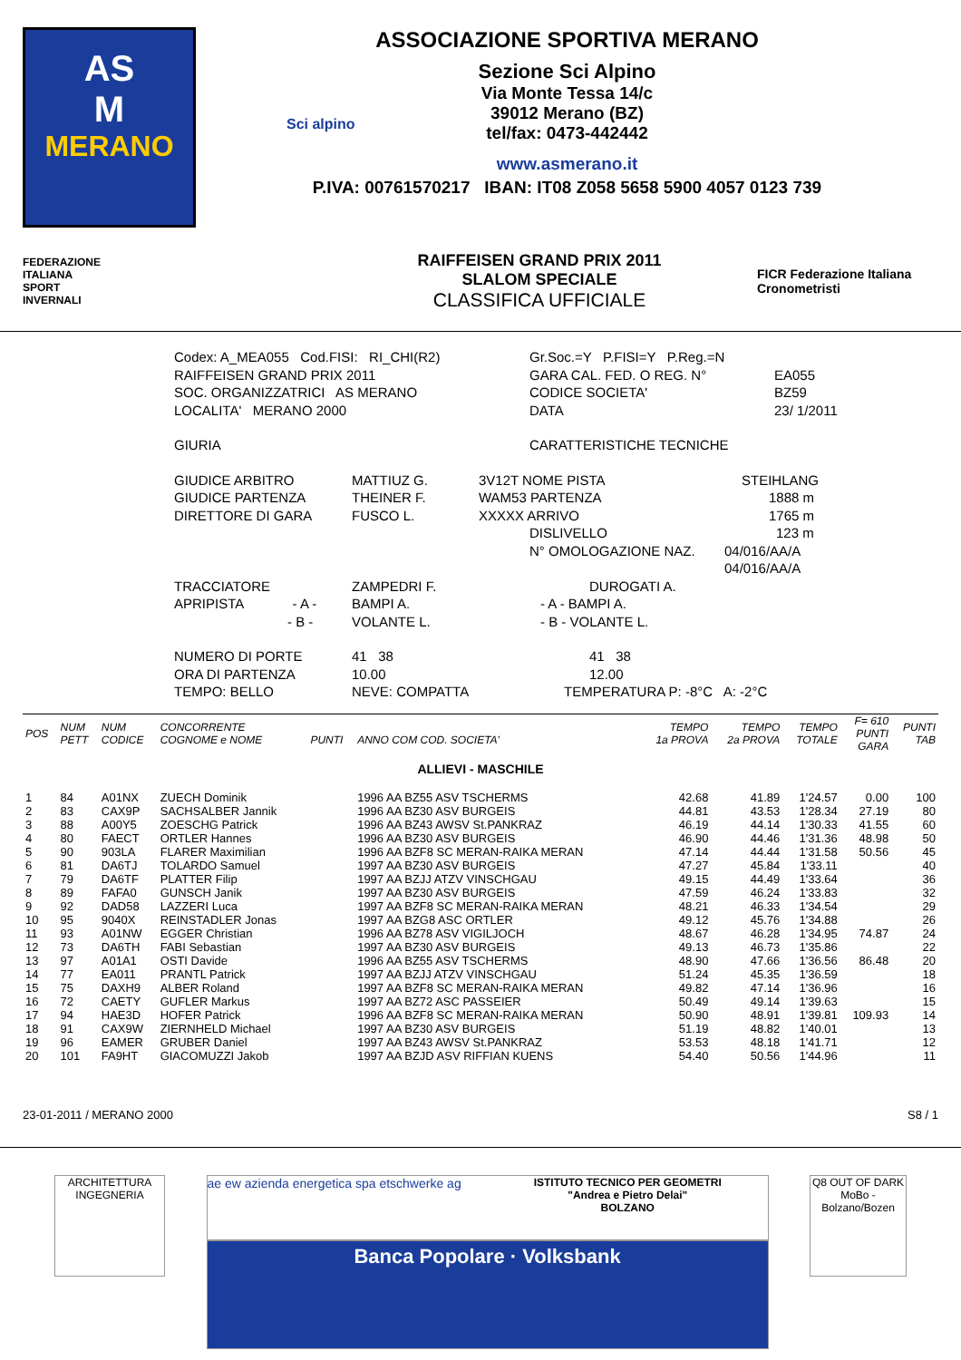AS
M
MERANO
ASSOCIAZIONE SPORTIVA MERANO
Sezione Sci Alpino
Via Monte Tessa 14/c
39012 Merano (BZ)
tel/fax: 0473-442442
www.asmerano.it
P.IVA: 00761570217 IBAN: IT08 Z058 5658 5900 4057 0123 739
Sci alpino
FEDERAZIONE
ITALIANA
SPORT
INVERNALI
RAIFFEISEN GRAND PRIX 2011
SLALOM SPECIALE
CLASSIFICA UFFICIALE
FICR Federazione Italiana Cronometristi
Codex: A_MEA055 Cod.FISI: RI_CHI(R2) Gr.Soc.=Y P.FISI=Y P.Reg.=N
RAIFFEISEN GRAND PRIX 2011 GARA CAL. FED. O REG. N° EA055
SOC. ORGANIZZATRICI AS MERANO CODICE SOCIETA' BZ59
LOCALITA' MERANO 2000 DATA 23/ 1/2011
GIURIA CARATTERISTICHE TECNICHE
GIUDICE ARBITRO MATTIUZ G. 3V12T NOME PISTA STEIHLANG
GIUDICE PARTENZA THEINER F. WAM53 PARTENZA 1888 m
DIRETTORE DI GARA FUSCO L. XXXXX ARRIVO 1765 m
DISLIVELLO 123 m
N° OMOLOGAZIONE NAZ. 04/016/AA/A
04/016/AA/A
TRACCIATORE ZAMPEDRI F. DUROGATI A.
APRIPISTA - A - BAMPI A. - A - BAMPI A.
- B - VOLANTE L. - B - VOLANTE L.
NUMERO DI PORTE 41 38 41 38
ORA DI PARTENZA 10.00 12.00
TEMPO: BELLO NEVE: COMPATTA TEMPERATURA P: -8°C A: -2°C
| POS | NUM PETT | NUM CODICE | CONCORRENTE COGNOME e NOME | PUNTI | ANNO COM COD. SOCIETA' | TEMPO 1a PROVA | TEMPO 2a PROVA | TEMPO TOTALE | F= 610 PUNTI GARA | PUNTI TAB |
| --- | --- | --- | --- | --- | --- | --- | --- | --- | --- | --- |
| ALLIEVI - MASCHILE | | | | | | | | | | |
| 1 | 84 | A01NX | ZUECH Dominik | | 1996 AA BZ55 ASV TSCHERMS | 42.68 | 41.89 | 1'24.57 | 0.00 | 100 |
| 2 | 83 | CAX9P | SACHSALBER Jannik | | 1996 AA BZ30 ASV BURGEIS | 44.81 | 43.53 | 1'28.34 | 27.19 | 80 |
| 3 | 88 | A00Y5 | ZOESCHG Patrick | | 1996 AA BZ43 AWSV St.PANKRAZ | 46.19 | 44.14 | 1'30.33 | 41.55 | 60 |
| 4 | 80 | FAECT | ORTLER Hannes | | 1996 AA BZ30 ASV BURGEIS | 46.90 | 44.46 | 1'31.36 | 48.98 | 50 |
| 5 | 90 | 903LA | FLARER Maximilian | | 1996 AA BZF8 SC MERAN-RAIKA MERAN | 47.14 | 44.44 | 1'31.58 | 50.56 | 45 |
| 6 | 81 | DA6TJ | TOLARDO Samuel | | 1997 AA BZ30 ASV BURGEIS | 47.27 | 45.84 | 1'33.11 | | 40 |
| 7 | 79 | DA6TF | PLATTER Filip | | 1997 AA BZJJ ATZV VINSCHGAU | 49.15 | 44.49 | 1'33.64 | | 36 |
| 8 | 89 | FAFA0 | GUNSCH Janik | | 1997 AA BZ30 ASV BURGEIS | 47.59 | 46.24 | 1'33.83 | | 32 |
| 9 | 92 | DAD58 | LAZZERI Luca | | 1997 AA BZF8 SC MERAN-RAIKA MERAN | 48.21 | 46.33 | 1'34.54 | | 29 |
| 10 | 95 | 9040X | REINSTADLER Jonas | | 1997 AA BZG8 ASC ORTLER | 49.12 | 45.76 | 1'34.88 | | 26 |
| 11 | 93 | A01NW | EGGER Christian | | 1996 AA BZ78 ASV VIGILJOCH | 48.67 | 46.28 | 1'34.95 | 74.87 | 24 |
| 12 | 73 | DA6TH | FABI Sebastian | | 1997 AA BZ30 ASV BURGEIS | 49.13 | 46.73 | 1'35.86 | | 22 |
| 13 | 97 | A01A1 | OSTI Davide | | 1996 AA BZ55 ASV TSCHERMS | 48.90 | 47.66 | 1'36.56 | 86.48 | 20 |
| 14 | 77 | EA011 | PRANTL Patrick | | 1997 AA BZJJ ATZV VINSCHGAU | 51.24 | 45.35 | 1'36.59 | | 18 |
| 15 | 75 | DAXH9 | ALBER Roland | | 1997 AA BZF8 SC MERAN-RAIKA MERAN | 49.82 | 47.14 | 1'36.96 | | 16 |
| 16 | 72 | CAETY | GUFLER Markus | | 1997 AA BZ72 ASC PASSEIER | 50.49 | 49.14 | 1'39.63 | | 15 |
| 17 | 94 | HAE3D | HOFER Patrick | | 1996 AA BZF8 SC MERAN-RAIKA MERAN | 50.90 | 48.91 | 1'39.81 | 109.93 | 14 |
| 18 | 91 | CAX9W | ZIERNHELD Michael | | 1997 AA BZ30 ASV BURGEIS | 51.19 | 48.82 | 1'40.01 | | 13 |
| 19 | 96 | EAMER | GRUBER Daniel | | 1997 AA BZ43 AWSV St.PANKRAZ | 53.53 | 48.18 | 1'41.71 | | 12 |
| 20 | 101 | FA9HT | GIACOMUZZI Jakob | | 1997 AA BZJD ASV RIFFIAN KUENS | 54.40 | 50.56 | 1'44.96 | | 11 |
23-01-2011 / MERANO 2000 S8 / 1
ARCHITETTURA INGEGNERIA
ae ew azienda energetica spa etschwerke ag ISTITUTO TECNICO PER GEOMETRI
"Andrea e Pietro Delai"
BOLZANO
Banca Popolare · Volksbank
Q8 OUT OF DARK
MoBo - Bolzano/Bozen